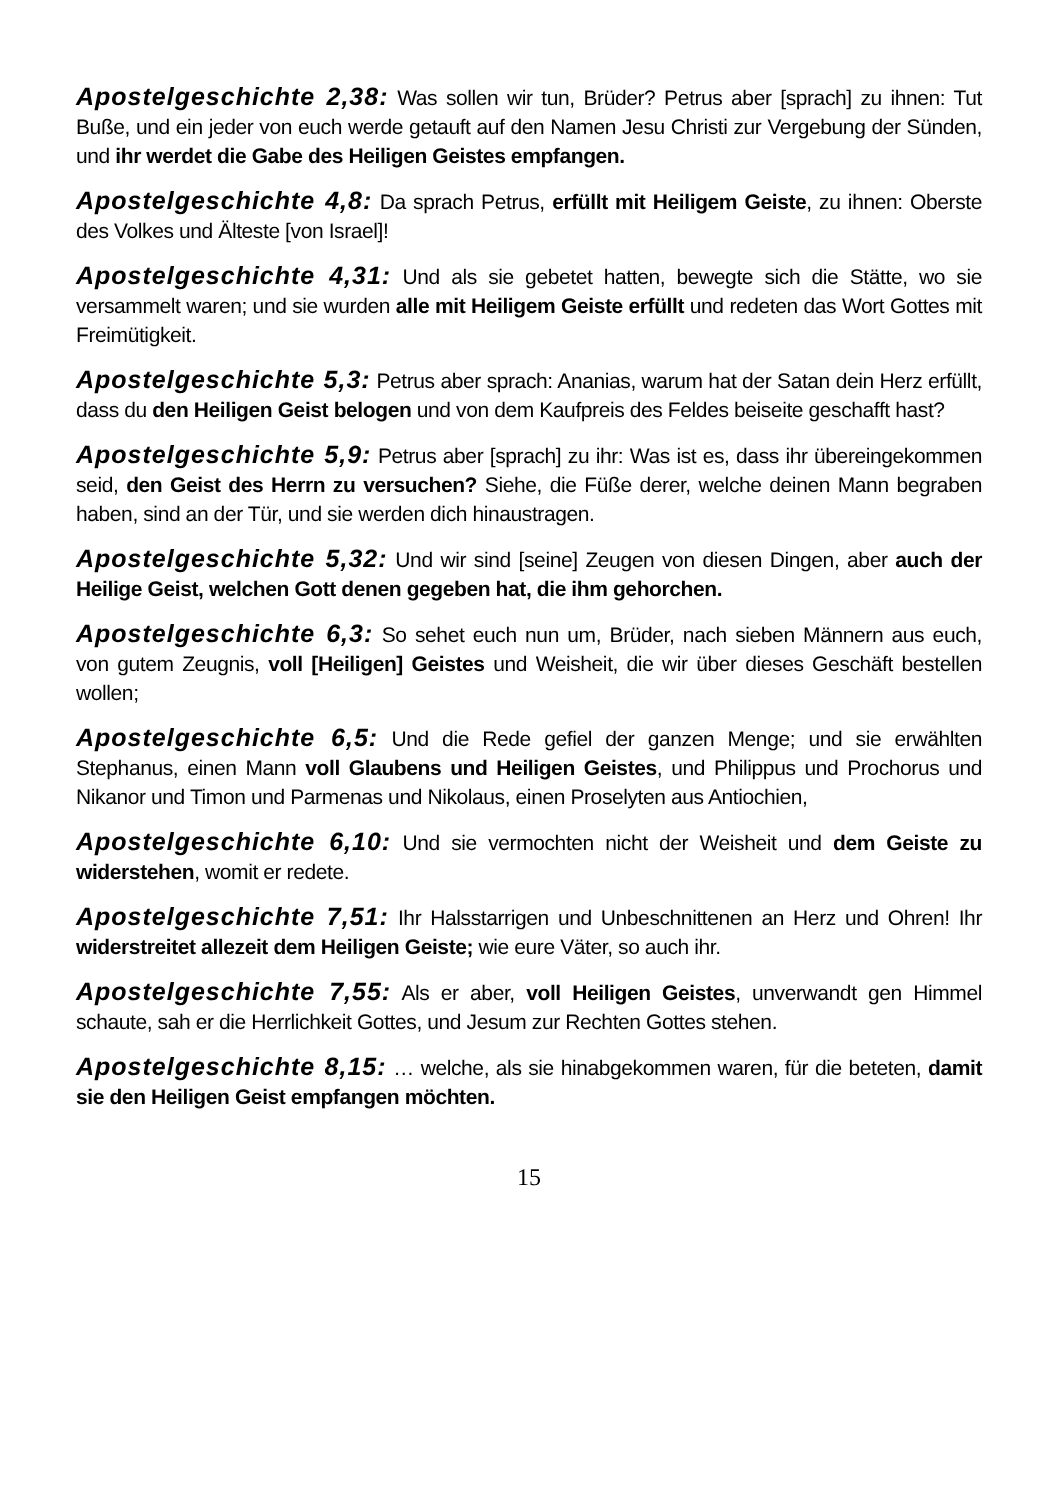Apostelgeschichte 2,38: Was sollen wir tun, Brüder? Petrus aber [sprach] zu ihnen: Tut Buße, und ein jeder von euch werde getauft auf den Namen Jesu Christi zur Vergebung der Sünden, und ihr werdet die Gabe des Heiligen Geistes empfangen.
Apostelgeschichte 4,8: Da sprach Petrus, erfüllt mit Heiligem Geiste, zu ihnen: Oberste des Volkes und Älteste [von Israel]!
Apostelgeschichte 4,31: Und als sie gebetet hatten, bewegte sich die Stätte, wo sie versammelt waren; und sie wurden alle mit Heiligem Geiste erfüllt und redeten das Wort Gottes mit Freimütigkeit.
Apostelgeschichte 5,3: Petrus aber sprach: Ananias, warum hat der Satan dein Herz erfüllt, dass du den Heiligen Geist belogen und von dem Kaufpreis des Feldes beiseite geschafft hast?
Apostelgeschichte 5,9: Petrus aber [sprach] zu ihr: Was ist es, dass ihr übereingekommen seid, den Geist des Herrn zu versuchen? Siehe, die Füße derer, welche deinen Mann begraben haben, sind an der Tür, und sie werden dich hinaustragen.
Apostelgeschichte 5,32: Und wir sind [seine] Zeugen von diesen Dingen, aber auch der Heilige Geist, welchen Gott denen gegeben hat, die ihm gehorchen.
Apostelgeschichte 6,3: So sehet euch nun um, Brüder, nach sieben Männern aus euch, von gutem Zeugnis, voll [Heiligen] Geistes und Weisheit, die wir über dieses Geschäft bestellen wollen;
Apostelgeschichte 6,5: Und die Rede gefiel der ganzen Menge; und sie erwählten Stephanus, einen Mann voll Glaubens und Heiligen Geistes, und Philippus und Prochorus und Nikanor und Timon und Parmenas und Nikolaus, einen Proselyten aus Antiochien,
Apostelgeschichte 6,10: Und sie vermochten nicht der Weisheit und dem Geiste zu widerstehen, womit er redete.
Apostelgeschichte 7,51: Ihr Halsstarrigen und Unbeschnittenen an Herz und Ohren! Ihr widerstreitet allezeit dem Heiligen Geiste; wie eure Väter, so auch ihr.
Apostelgeschichte 7,55: Als er aber, voll Heiligen Geistes, unverwandt gen Himmel schaute, sah er die Herrlichkeit Gottes, und Jesum zur Rechten Gottes stehen.
Apostelgeschichte 8,15: … welche, als sie hinabgekommen waren, für die beteten, damit sie den Heiligen Geist empfangen möchten.
15